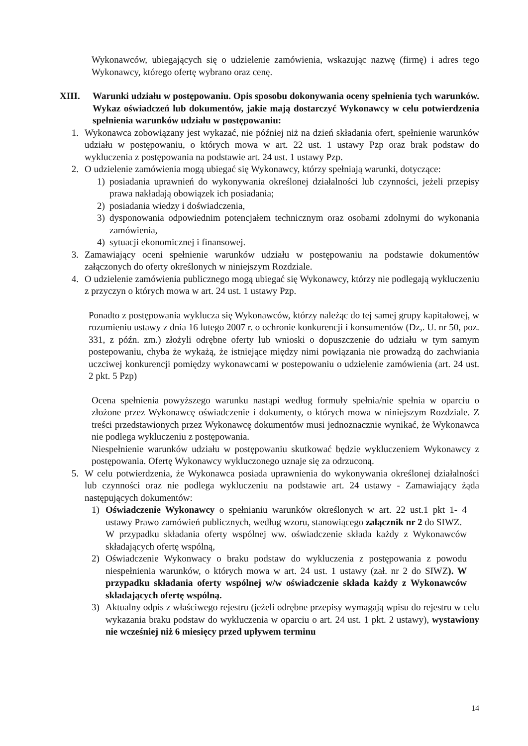Wykonawców, ubiegających się o udzielenie zamówienia, wskazując nazwę (firmę) i adres tego Wykonawcy, którego ofertę wybrano oraz cenę.
XIII. Warunki udziału w postępowaniu. Opis sposobu dokonywania oceny spełnienia tych warunków. Wykaz oświadczeń lub dokumentów, jakie mają dostarczyć Wykonawcy w celu potwierdzenia spełnienia warunków udziału w postępowaniu:
1. Wykonawca zobowiązany jest wykazać, nie później niż na dzień składania ofert, spełnienie warunków udziału w postępowaniu, o których mowa w art. 22 ust. 1 ustawy Pzp oraz brak podstaw do wykluczenia z postępowania na podstawie art. 24 ust. 1 ustawy Pzp.
2. O udzielenie zamówienia mogą ubiegać się Wykonawcy, którzy spełniają warunki, dotyczące:
1) posiadania uprawnień do wykonywania określonej działalności lub czynności, jeżeli przepisy prawa nakładają obowiązek ich posiadania;
2) posiadania wiedzy i doświadczenia,
3) dysponowania odpowiednim potencjałem technicznym oraz osobami zdolnymi do wykonania zamówienia,
4) sytuacji ekonomicznej i finansowej.
3. Zamawiający oceni spełnienie warunków udziału w postępowaniu na podstawie dokumentów załączonych do oferty określonych w niniejszym Rozdziale.
4. O udzielenie zamówienia publicznego mogą ubiegać się Wykonawcy, którzy nie podlegają wykluczeniu z przyczyn o których mowa w art. 24 ust. 1 ustawy Pzp.
Ponadto z postępowania wyklucza się Wykonawców, którzy należąc do tej samej grupy kapitałowej, w rozumieniu ustawy z dnia 16 lutego 2007 r. o ochronie konkurencji i konsumentów (Dz,. U. nr 50, poz. 331, z późn. zm.) złożyli odrębne oferty lub wnioski o dopuszczenie do udziału w tym samym postepowaniu, chyba że wykażą, że istniejące między nimi powiązania nie prowadzą do zachwiania uczciwej konkurencji pomiędzy wykonawcami w postepowaniu o udzielenie zamówienia (art. 24 ust. 2 pkt. 5 Pzp)
Ocena spełnienia powyższego warunku nastąpi według formuły spełnia/nie spełnia w oparciu o złożone przez Wykonawcę oświadczenie i dokumenty, o których mowa w niniejszym Rozdziale. Z treści przedstawionych przez Wykonawcę dokumentów musi jednoznacznie wynikać, że Wykonawca nie podlega wykluczeniu z postępowania.
Niespełnienie warunków udziału w postępowaniu skutkować będzie wykluczeniem Wykonawcy z postępowania. Ofertę Wykonawcy wykluczonego uznaje się za odrzuconą.
5. W celu potwierdzenia, że Wykonawca posiada uprawnienia do wykonywania określonej działalności lub czynności oraz nie podlega wykluczeniu na podstawie art. 24 ustawy - Zamawiający żąda następujących dokumentów:
1) Oświadczenie Wykonawcy o spełnianiu warunków określonych w art. 22 ust.1 pkt 1- 4 ustawy Prawo zamówień publicznych, według wzoru, stanowiącego załącznik nr 2 do SIWZ.
W przypadku składania oferty wspólnej ww. oświadczenie składa każdy z Wykonawców składających ofertę wspólną,
2) Oświadczenie Wykonwacy o braku podstaw do wykluczenia z postępowania z powodu niespełnienia warunków, o których mowa w art. 24 ust. 1 ustawy (zał. nr 2 do SIWZ). W przypadku składania oferty wspólnej w/w oświadczenie składa każdy z Wykonawców składających ofertę wspólną.
3) Aktualny odpis z właściwego rejestru (jeżeli odrębne przepisy wymagają wpisu do rejestru w celu wykazania braku podstaw do wykluczenia w oparciu o art. 24 ust. 1 pkt. 2 ustawy), wystawiony nie wcześniej niż 6 miesięcy przed upływem terminu
14